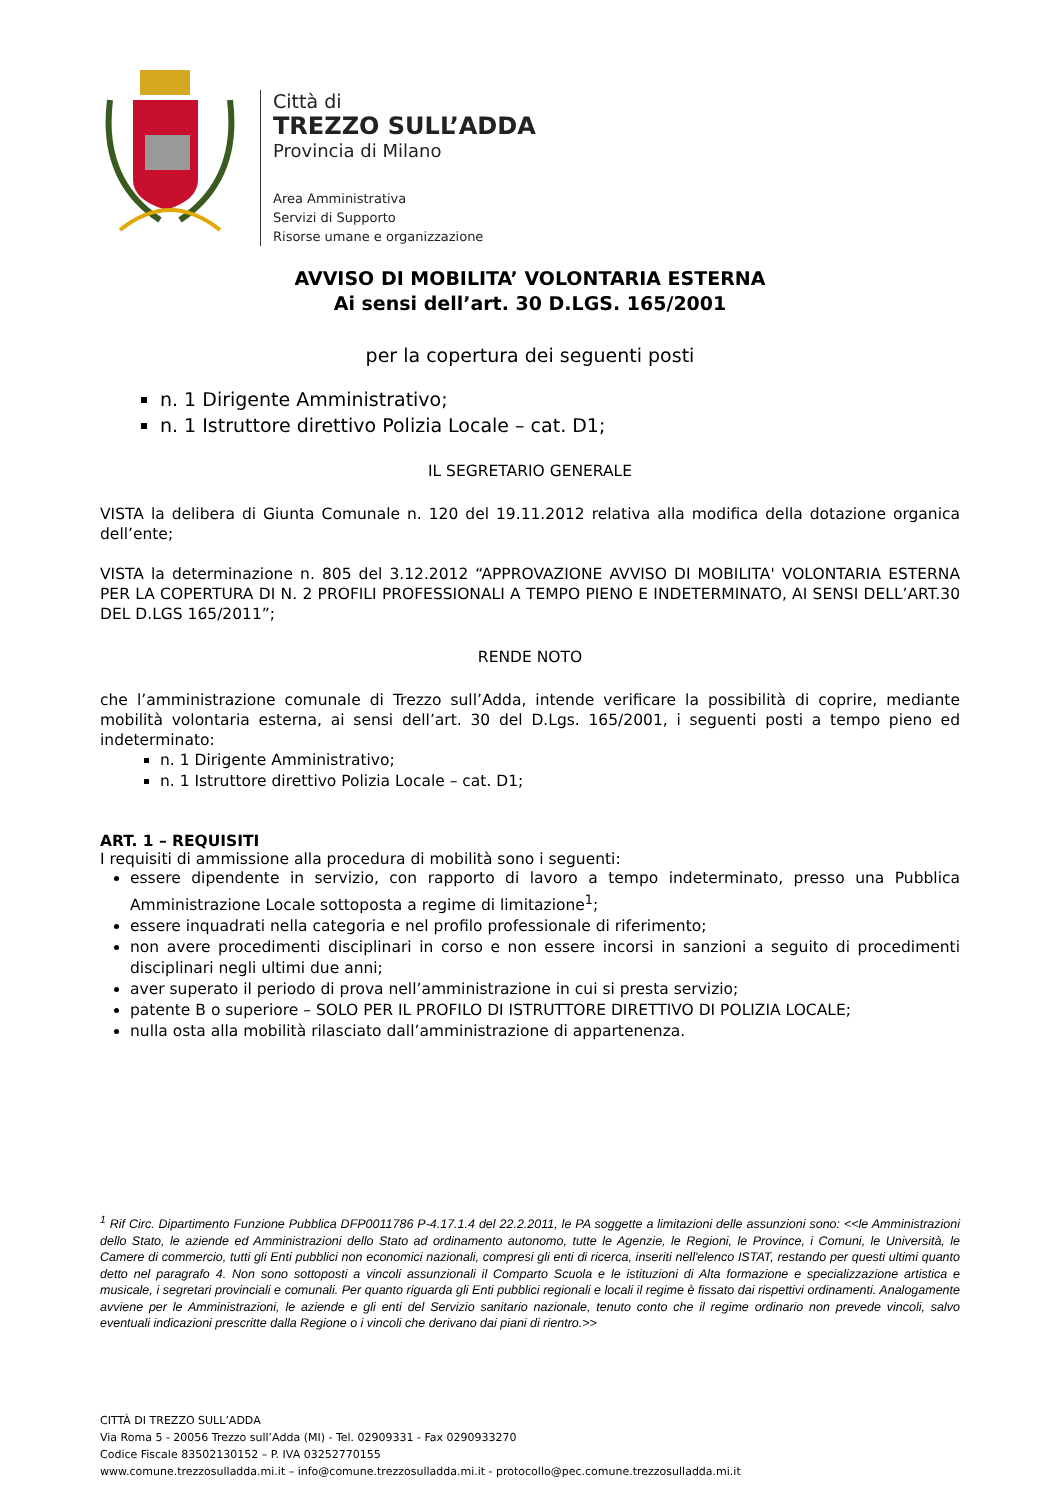Città di
TREZZO SULL’ADDA
Provincia di Milano
Area Amministrativa
Servizi di Supporto
Risorse umane e organizzazione
AVVISO DI MOBILITA’ VOLONTARIA ESTERNA
Ai sensi dell’art. 30 D.LGS. 165/2001
per la copertura dei seguenti posti
n. 1 Dirigente Amministrativo;
n. 1 Istruttore direttivo Polizia Locale – cat. D1;
IL SEGRETARIO GENERALE
VISTA la delibera di Giunta Comunale n. 120 del 19.11.2012 relativa alla modifica della dotazione organica dell’ente;
VISTA la determinazione n. 805 del 3.12.2012 “APPROVAZIONE AVVISO DI MOBILITA' VOLONTARIA ESTERNA PER LA COPERTURA DI N. 2 PROFILI PROFESSIONALI A TEMPO PIENO E INDETERMINATO, AI SENSI DELL’ART.30 DEL D.LGS 165/2011”;
RENDE NOTO
che l’amministrazione comunale di Trezzo sull’Adda, intende verificare la possibilità di coprire, mediante mobilità volontaria esterna, ai sensi dell’art. 30 del D.Lgs. 165/2001, i seguenti posti a tempo pieno ed indeterminato:
n. 1 Dirigente Amministrativo;
n. 1 Istruttore direttivo Polizia Locale – cat. D1;
ART. 1 – REQUISITI
I requisiti di ammissione alla procedura di mobilità sono i seguenti:
essere dipendente in servizio, con rapporto di lavoro a tempo indeterminato, presso una Pubblica Amministrazione Locale sottoposta a regime di limitazione<sup>1</sup>;
essere inquadrati nella categoria e nel profilo professionale di riferimento;
non avere procedimenti disciplinari in corso e non essere incorsi in sanzioni a seguito di procedimenti disciplinari negli ultimi due anni;
aver superato il periodo di prova nell’amministrazione in cui si presta servizio;
patente B o superiore – SOLO PER IL PROFILO DI ISTRUTTORE DIRETTIVO DI POLIZIA LOCALE;
nulla osta alla mobilità rilasciato dall’amministrazione di appartenenza.
<sup>1</sup> Rif Circ. Dipartimento Funzione Pubblica DFP0011786 P-4.17.1.4 del 22.2.2011, le PA soggette a limitazioni delle assunzioni sono: <<le Amministrazioni dello Stato, le aziende ed Amministrazioni dello Stato ad ordinamento autonomo, tutte le Agenzie, le Regioni, le Province, i Comuni, le Università, le Camere di commercio, tutti gli Enti pubblici non economici nazionali, compresi gli enti di ricerca, inseriti nell'elenco ISTAT, restando per questi ultimi quanto detto nel paragrafo 4. Non sono sottoposti a vincoli assunzionali il Comparto Scuola e le istituzioni di Alta formazione e specializzazione artistica e musicale, i segretari provinciali e comunali. Per quanto riguarda gli Enti pubblici regionali e locali il regime è fissato dai rispettivi ordinamenti. Analogamente avviene per le Amministrazioni, le aziende e gli enti del Servizio sanitario nazionale, tenuto conto che il regime ordinario non prevede vincoli, salvo eventuali indicazioni prescritte dalla Regione o i vincoli che derivano dai piani di rientro.>>
CITTÀ DI TREZZO SULL’ADDA
Via Roma 5 - 20056 Trezzo sull’Adda (MI) - Tel. 02909331 - Fax 0290933270
Codice Fiscale 83502130152 – P. IVA 03252770155
www.comune.trezzosulladda.mi.it – info@comune.trezzosulladda.mi.it - protocollo@pec.comune.trezzosulladda.mi.it